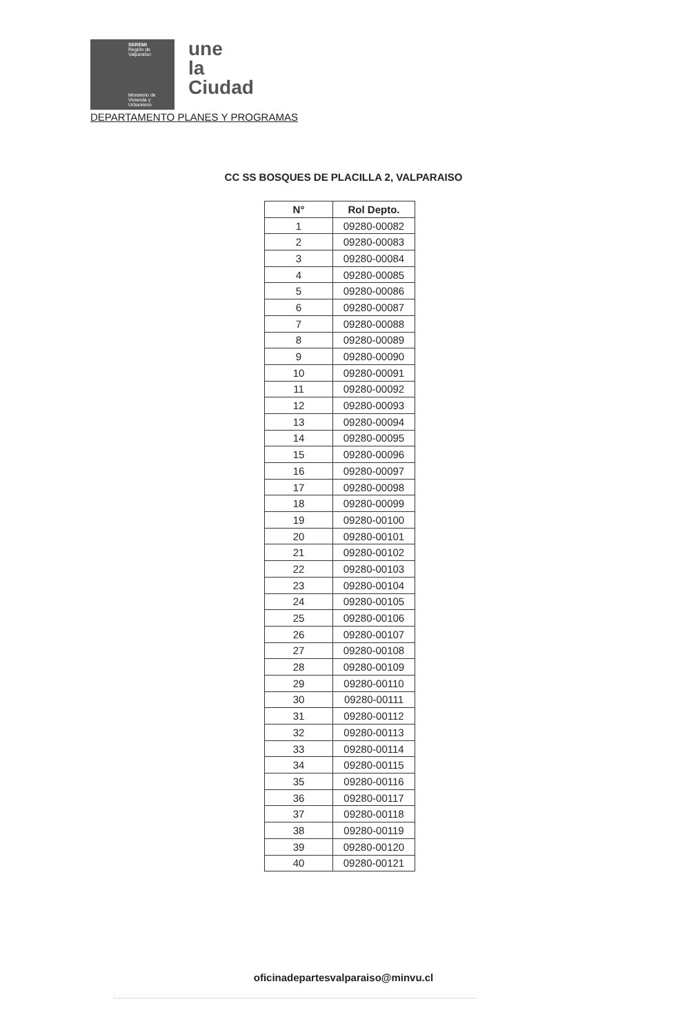SEREMI
Región de Valparaíso
Ministerio de Vivienda y Urbanismo
une
la
Ciudad
DEPARTAMENTO PLANES Y PROGRAMAS
CC SS BOSQUES DE PLACILLA 2, VALPARAISO
| N° | Rol Depto. |
| --- | --- |
| 1 | 09280-00082 |
| 2 | 09280-00083 |
| 3 | 09280-00084 |
| 4 | 09280-00085 |
| 5 | 09280-00086 |
| 6 | 09280-00087 |
| 7 | 09280-00088 |
| 8 | 09280-00089 |
| 9 | 09280-00090 |
| 10 | 09280-00091 |
| 11 | 09280-00092 |
| 12 | 09280-00093 |
| 13 | 09280-00094 |
| 14 | 09280-00095 |
| 15 | 09280-00096 |
| 16 | 09280-00097 |
| 17 | 09280-00098 |
| 18 | 09280-00099 |
| 19 | 09280-00100 |
| 20 | 09280-00101 |
| 21 | 09280-00102 |
| 22 | 09280-00103 |
| 23 | 09280-00104 |
| 24 | 09280-00105 |
| 25 | 09280-00106 |
| 26 | 09280-00107 |
| 27 | 09280-00108 |
| 28 | 09280-00109 |
| 29 | 09280-00110 |
| 30 | 09280-00111 |
| 31 | 09280-00112 |
| 32 | 09280-00113 |
| 33 | 09280-00114 |
| 34 | 09280-00115 |
| 35 | 09280-00116 |
| 36 | 09280-00117 |
| 37 | 09280-00118 |
| 38 | 09280-00119 |
| 39 | 09280-00120 |
| 40 | 09280-00121 |
oficinadepartesvalparaiso@minvu.cl